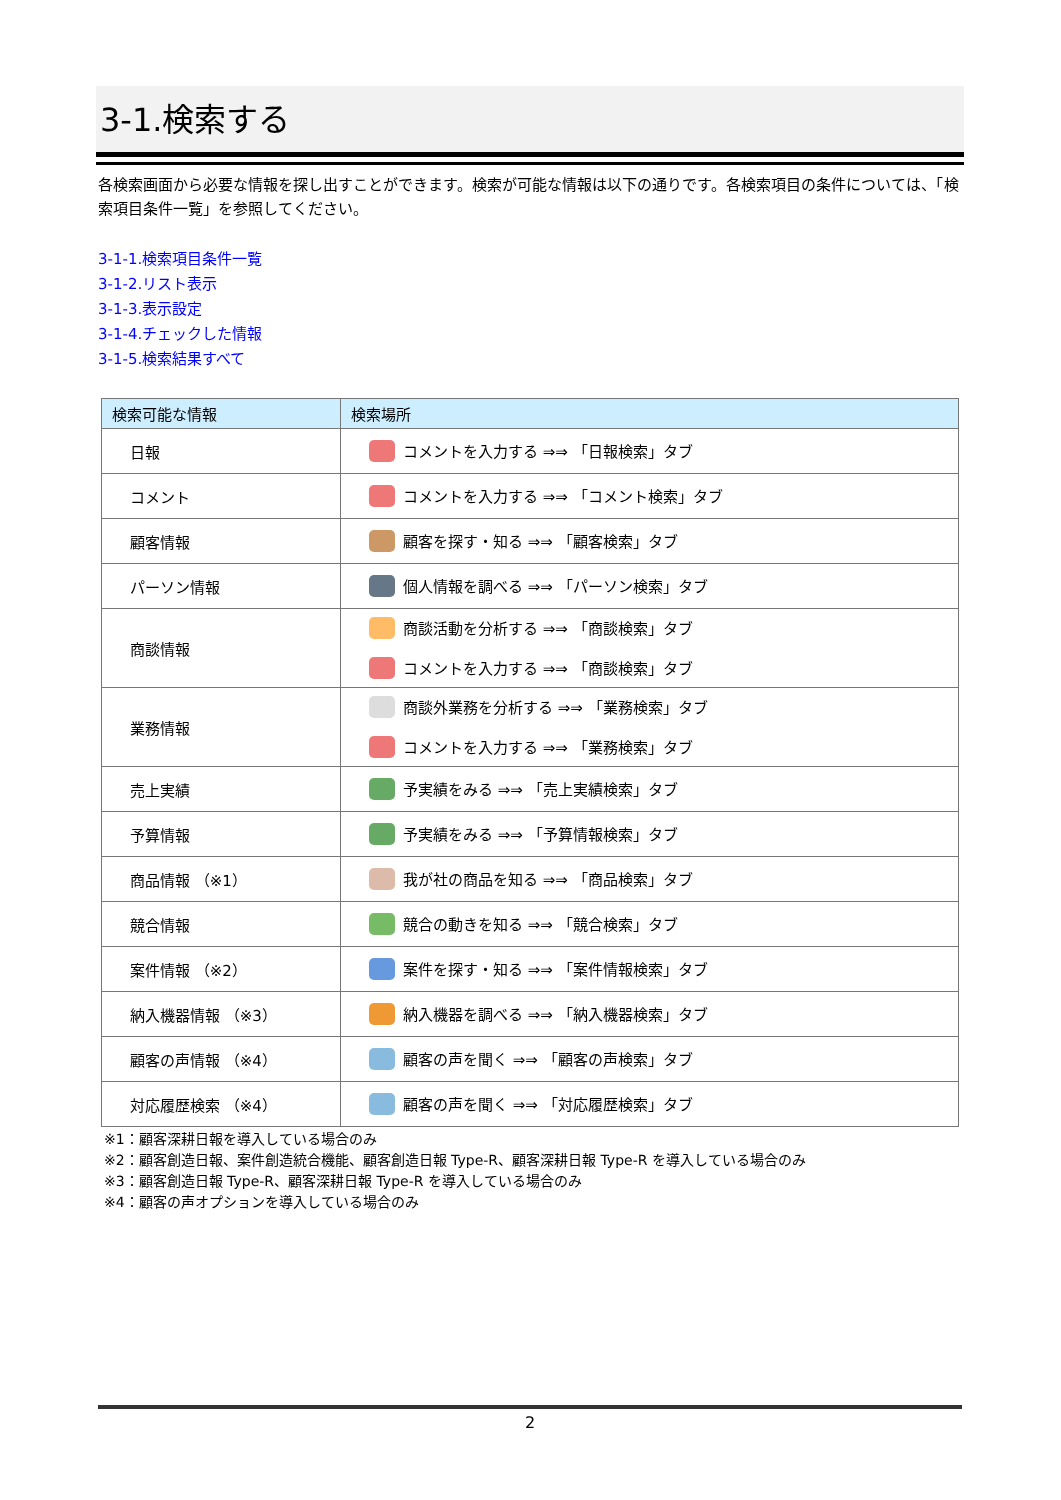3-1.検索する
各検索画面から必要な情報を探し出すことができます。検索が可能な情報は以下の通りです。各検索項目の条件については、「検索項目条件一覧」を参照してください。
3-1-1.検索項目条件一覧
3-1-2.リスト表示
3-1-3.表示設定
3-1-4.チェックした情報
3-1-5.検索結果すべて
| 検索可能な情報 | 検索場所 |
| --- | --- |
| 日報 | コメントを入力する ⇒⇒ 「日報検索」タブ |
| コメント | コメントを入力する ⇒⇒ 「コメント検索」タブ |
| 顧客情報 | 顧客を探す・知る ⇒⇒ 「顧客検索」タブ |
| パーソン情報 | 個人情報を調べる ⇒⇒ 「パーソン検索」タブ |
| 商談情報 | 商談活動を分析する ⇒⇒ 「商談検索」タブ コメントを入力する ⇒⇒ 「商談検索」タブ |
| 業務情報 | 商談外業務を分析する ⇒⇒ 「業務検索」タブ コメントを入力する ⇒⇒ 「業務検索」タブ |
| 売上実績 | 予実績をみる ⇒⇒ 「売上実績検索」タブ |
| 予算情報 | 予実績をみる ⇒⇒ 「予算情報検索」タブ |
| 商品情報 （※1） | 我が社の商品を知る ⇒⇒ 「商品検索」タブ |
| 競合情報 | 競合の動きを知る ⇒⇒ 「競合検索」タブ |
| 案件情報 （※2） | 案件を探す・知る ⇒⇒ 「案件情報検索」タブ |
| 納入機器情報 （※3） | 納入機器を調べる ⇒⇒ 「納入機器検索」タブ |
| 顧客の声情報 （※4） | 顧客の声を聞く ⇒⇒ 「顧客の声検索」タブ |
| 対応履歴検索 （※4） | 顧客の声を聞く ⇒⇒ 「対応履歴検索」タブ |
※1：顧客深耕日報を導入している場合のみ
※2：顧客創造日報、案件創造統合機能、顧客創造日報 Type-R、顧客深耕日報 Type-R を導入している場合のみ
※3：顧客創造日報 Type-R、顧客深耕日報 Type-R を導入している場合のみ
※4：顧客の声オプションを導入している場合のみ
2